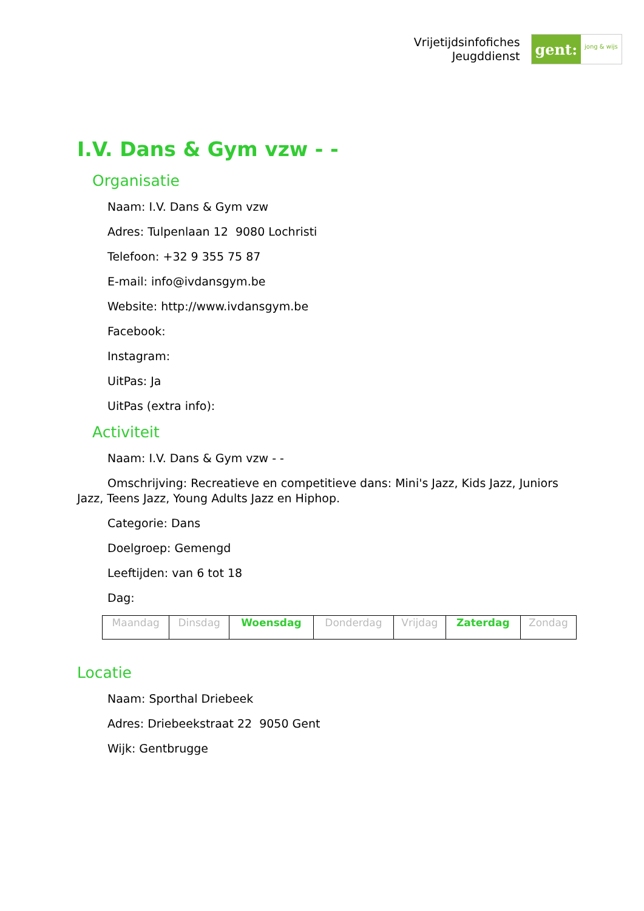Vrijetijdsinfofiches
Jeugddienst
gent:
jong & wijs
I.V. Dans & Gym vzw - -
Organisatie
Naam: I.V. Dans & Gym vzw
Adres: Tulpenlaan 12 9080 Lochristi
Telefoon: +32 9 355 75 87
E-mail: info@ivdansgym.be
Website: http://www.ivdansgym.be
Facebook:
Instagram:
UitPas: Ja
UitPas (extra info):
Activiteit
Naam: I.V. Dans & Gym vzw - -
Omschrijving: Recreatieve en competitieve dans: Mini's Jazz, Kids Jazz, Juniors Jazz, Teens Jazz, Young Adults Jazz en Hiphop.
Categorie: Dans
Doelgroep: Gemengd
Leeftijden: van 6 tot 18
Dag:
| Maandag | Dinsdag | Woensdag | Donderdag | Vrijdag | Zaterdag | Zondag |
Locatie
Naam: Sporthal Driebeek
Adres: Driebeekstraat 22 9050 Gent
Wijk: Gentbrugge